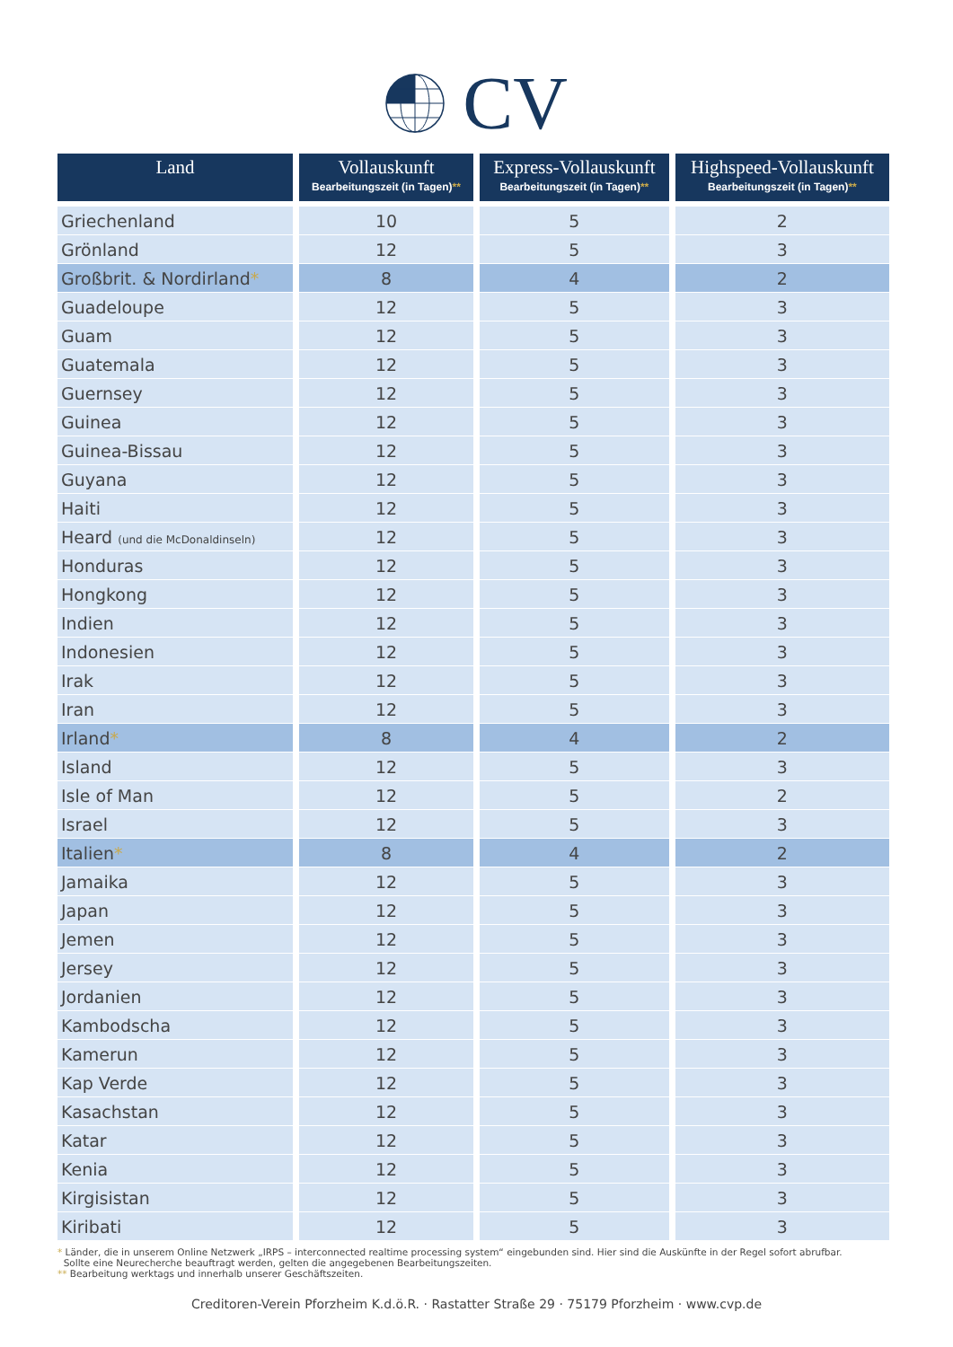CV
| Land | Vollauskunft Bearbeitungszeit (in Tagen) ** | Express-Vollauskunft Bearbeitungszeit (in Tagen) ** | Highspeed-Vollauskunft Bearbeitungszeit (in Tagen) ** |
| --- | --- | --- | --- |
| Griechenland | 10 | 5 | 2 |
| Grönland | 12 | 5 | 3 |
| Großbrit. & Nordirland * | 8 | 4 | 2 |
| Guadeloupe | 12 | 5 | 3 |
| Guam | 12 | 5 | 3 |
| Guatemala | 12 | 5 | 3 |
| Guernsey | 12 | 5 | 3 |
| Guinea | 12 | 5 | 3 |
| Guinea-Bissau | 12 | 5 | 3 |
| Guyana | 12 | 5 | 3 |
| Haiti | 12 | 5 | 3 |
| Heard (und die McDonaldinseln) | 12 | 5 | 3 |
| Honduras | 12 | 5 | 3 |
| Hongkong | 12 | 5 | 3 |
| Indien | 12 | 5 | 3 |
| Indonesien | 12 | 5 | 3 |
| Irak | 12 | 5 | 3 |
| Iran | 12 | 5 | 3 |
| Irland * | 8 | 4 | 2 |
| Island | 12 | 5 | 3 |
| Isle of Man | 12 | 5 | 2 |
| Israel | 12 | 5 | 3 |
| Italien * | 8 | 4 | 2 |
| Jamaika | 12 | 5 | 3 |
| Japan | 12 | 5 | 3 |
| Jemen | 12 | 5 | 3 |
| Jersey | 12 | 5 | 3 |
| Jordanien | 12 | 5 | 3 |
| Kambodscha | 12 | 5 | 3 |
| Kamerun | 12 | 5 | 3 |
| Kap Verde | 12 | 5 | 3 |
| Kasachstan | 12 | 5 | 3 |
| Katar | 12 | 5 | 3 |
| Kenia | 12 | 5 | 3 |
| Kirgisistan | 12 | 5 | 3 |
| Kiribati | 12 | 5 | 3 |
* Länder, die in unserem Online Netzwerk „IRPS – interconnected realtime processing system“ eingebunden sind. Hier sind die Auskünfte in der Regel sofort abrufbar.
Sollte eine Neurecherche beauftragt werden, gelten die angegebenen Bearbeitungszeiten.
** Bearbeitung werktags und innerhalb unserer Geschäftszeiten.
Creditoren-Verein Pforzheim K.d.ö.R. · Rastatter Straße 29 · 75179 Pforzheim · www.cvp.de